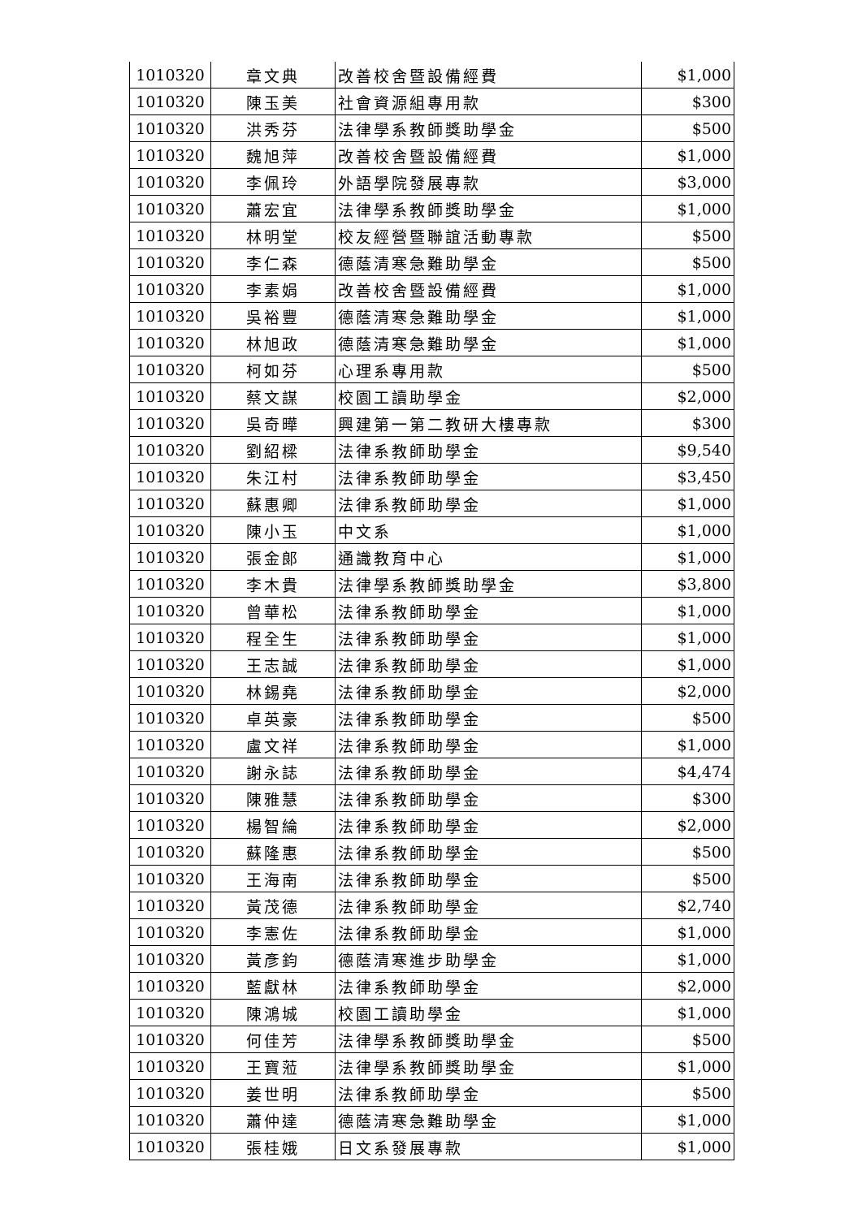| 1010320 | 章文典 | 改善校舍暨設備經費 | $1,000 |
| 1010320 | 陳玉美 | 社會資源組專用款 | $300 |
| 1010320 | 洪秀芬 | 法律學系教師獎助學金 | $500 |
| 1010320 | 魏旭萍 | 改善校舍暨設備經費 | $1,000 |
| 1010320 | 李佩玲 | 外語學院發展專款 | $3,000 |
| 1010320 | 蕭宏宜 | 法律學系教師獎助學金 | $1,000 |
| 1010320 | 林明堂 | 校友經營暨聯誼活動專款 | $500 |
| 1010320 | 李仁森 | 德蔭清寒急難助學金 | $500 |
| 1010320 | 李素娟 | 改善校舍暨設備經費 | $1,000 |
| 1010320 | 吳裕豐 | 德蔭清寒急難助學金 | $1,000 |
| 1010320 | 林旭政 | 德蔭清寒急難助學金 | $1,000 |
| 1010320 | 柯如芬 | 心理系專用款 | $500 |
| 1010320 | 蔡文謀 | 校園工讀助學金 | $2,000 |
| 1010320 | 吳奇曄 | 興建第一第二教研大樓專款 | $300 |
| 1010320 | 劉紹樑 | 法律系教師助學金 | $9,540 |
| 1010320 | 朱江村 | 法律系教師助學金 | $3,450 |
| 1010320 | 蘇惠卿 | 法律系教師助學金 | $1,000 |
| 1010320 | 陳小玉 | 中文系 | $1,000 |
| 1010320 | 張金郎 | 通識教育中心 | $1,000 |
| 1010320 | 李木貴 | 法律學系教師獎助學金 | $3,800 |
| 1010320 | 曾華松 | 法律系教師助學金 | $1,000 |
| 1010320 | 程全生 | 法律系教師助學金 | $1,000 |
| 1010320 | 王志誠 | 法律系教師助學金 | $1,000 |
| 1010320 | 林錫堯 | 法律系教師助學金 | $2,000 |
| 1010320 | 卓英豪 | 法律系教師助學金 | $500 |
| 1010320 | 盧文祥 | 法律系教師助學金 | $1,000 |
| 1010320 | 謝永誌 | 法律系教師助學金 | $4,474 |
| 1010320 | 陳雅慧 | 法律系教師助學金 | $300 |
| 1010320 | 楊智綸 | 法律系教師助學金 | $2,000 |
| 1010320 | 蘇隆惠 | 法律系教師助學金 | $500 |
| 1010320 | 王海南 | 法律系教師助學金 | $500 |
| 1010320 | 黃茂德 | 法律系教師助學金 | $2,740 |
| 1010320 | 李憲佐 | 法律系教師助學金 | $1,000 |
| 1010320 | 黃彥鈞 | 德蔭清寒進步助學金 | $1,000 |
| 1010320 | 藍獻林 | 法律系教師助學金 | $2,000 |
| 1010320 | 陳鴻城 | 校園工讀助學金 | $1,000 |
| 1010320 | 何佳芳 | 法律學系教師獎助學金 | $500 |
| 1010320 | 王寶蒞 | 法律學系教師獎助學金 | $1,000 |
| 1010320 | 姜世明 | 法律系教師助學金 | $500 |
| 1010320 | 蕭仲達 | 德蔭清寒急難助學金 | $1,000 |
| 1010320 | 張桂娥 | 日文系發展專款 | $1,000 |